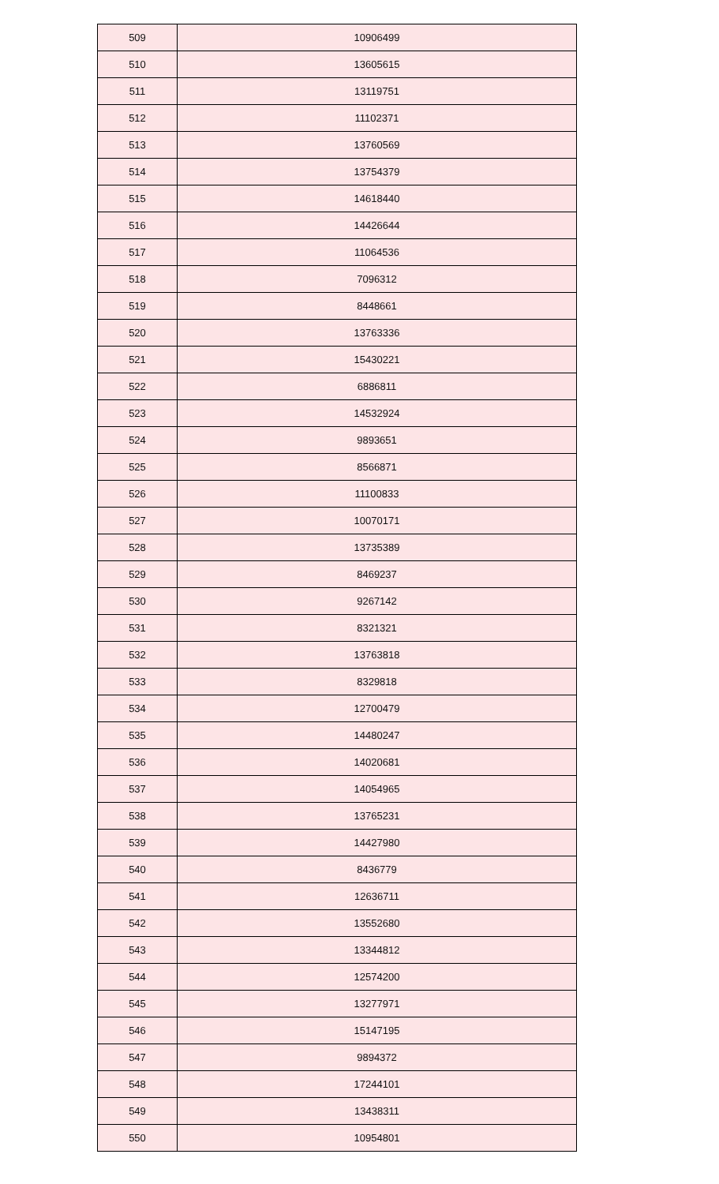| 509 | 10906499 |
| 510 | 13605615 |
| 511 | 13119751 |
| 512 | 11102371 |
| 513 | 13760569 |
| 514 | 13754379 |
| 515 | 14618440 |
| 516 | 14426644 |
| 517 | 11064536 |
| 518 | 7096312 |
| 519 | 8448661 |
| 520 | 13763336 |
| 521 | 15430221 |
| 522 | 6886811 |
| 523 | 14532924 |
| 524 | 9893651 |
| 525 | 8566871 |
| 526 | 11100833 |
| 527 | 10070171 |
| 528 | 13735389 |
| 529 | 8469237 |
| 530 | 9267142 |
| 531 | 8321321 |
| 532 | 13763818 |
| 533 | 8329818 |
| 534 | 12700479 |
| 535 | 14480247 |
| 536 | 14020681 |
| 537 | 14054965 |
| 538 | 13765231 |
| 539 | 14427980 |
| 540 | 8436779 |
| 541 | 12636711 |
| 542 | 13552680 |
| 543 | 13344812 |
| 544 | 12574200 |
| 545 | 13277971 |
| 546 | 15147195 |
| 547 | 9894372 |
| 548 | 17244101 |
| 549 | 13438311 |
| 550 | 10954801 |